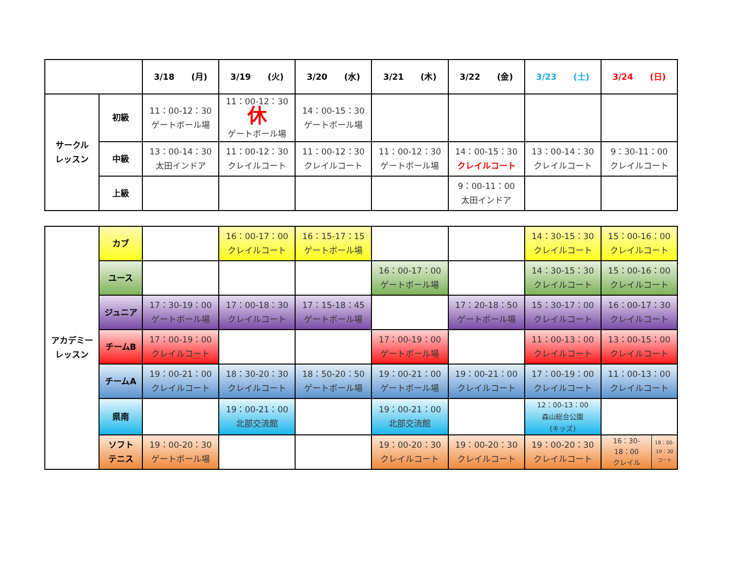| | | 3/18 (月) | 3/19 (火) | 3/20 (水) | 3/21 (木) | 3/22 (金) | 3/23 (土) | 3/24 (日) |
| --- | --- | --- | --- | --- | --- | --- | --- | --- |
| サークル レッスン | 初級 | 11：00-12：30 ゲートボール場 | 11：00-12：30 休 ゲートボール場 | 14：00-15：30 ゲートボール場 | | | | |
| | 中級 | 13：00-14：30 太田インドア | 11：00-12：30 クレイルコート | 11：00-12：30 クレイルコート | 11：00-12：30 ゲートボール場 | 14：00-15：30 クレイルコート | 13：00-14：30 クレイルコート | 9：30-11：00 クレイルコート |
| | 上級 | | | | | 9：00-11：00 太田インドア | | |
| アカデミー レッスン | カブ | | 16：00-17：00 クレイルコート | 16：15-17：15 ゲートボール場 | | | 14：30-15：30 クレイルコート | 15：00-16：00 クレイルコート |
| | ユース | | | | 16：00-17：00 ゲートボール場 | | 14：30-15：30 クレイルコート | 15：00-16：00 クレイルコート |
| | ジュニア | 17：30-19：00 ゲートボール場 | 17：00-18：30 クレイルコート | 17：15-18：45 ゲートボール場 | | 17：20-18：50 ゲートボール場 | 15：30-17：00 クレイルコート | 16：00-17：30 クレイルコート |
| | チームB | 17：00-19：00 クレイルコート | | | 17：00-19：00 ゲートボール場 | | 11：00-13：00 クレイルコート | 13：00-15：00 クレイルコート |
| | チームA | 19：00-21：00 クレイルコート | 18：30-20：30 クレイルコート | 18：50-20：50 ゲートボール場 | 19：00-21：00 ゲートボール場 | 19：00-21：00 クレイルコート | 17：00-19：00 クレイルコート | 11：00-13：00 クレイルコート |
| | 県南 | | 19：00-21：00 北部交流館 | | 19：00-21：00 北部交流館 | | 12：00-13：00 森山総合公園 (キッズ) | |
| | ソフト テニス | 19：00-20：30 ゲートボール場 | | | 19：00-20：30 クレイルコート | 19：00-20：30 クレイルコート | 19：00-20：30 クレイルコート | 16：30- 18：00 クレイル 18：00- 19：30 コート |